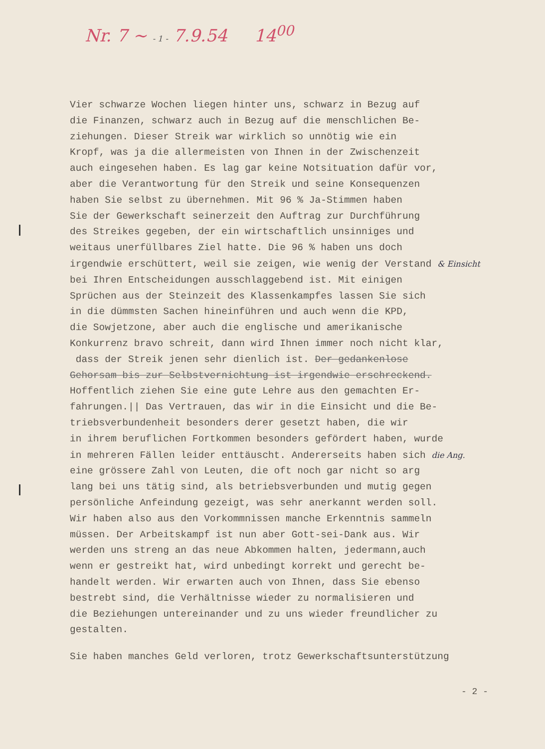Nr. 7 ~ - 1 - 7.9.54 14<sup>00</sup>
Vier schwarze Wochen liegen hinter uns, schwarz in Bezug auf
die Finanzen, schwarz auch in Bezug auf die menschlichen Be-
ziehungen. Dieser Streik war wirklich so unnötig wie ein
Kropf, was ja die allermeisten von Ihnen in der Zwischenzeit
auch eingesehen haben. Es lag gar keine Notsituation dafür vor,
aber die Verantwortung für den Streik und seine Konsequenzen
haben Sie selbst zu übernehmen. Mit 96 % Ja-Stimmen haben
Sie der Gewerkschaft seinerzeit den Auftrag zur Durchführung
des Streikes gegeben, der ein wirtschaftlich unsinniges und
weitaus unerfüllbares Ziel hatte. Die 96 % haben uns doch
irgendwie erschüttert, weil sie zeigen, wie wenig der Verstand & Einsicht
bei Ihren Entscheidungen ausschlaggebend ist. Mit einigen
Sprüchen aus der Steinzeit des Klassenkampfes lassen Sie sich
in die dümmsten Sachen hineinführen und auch wenn die KPD,
die Sowjetzone, aber auch die englische und amerikanische
Konkurrenz bravo schreit, dann wird Ihnen immer noch nicht klar,
dass der Streik jenen sehr dienlich ist. Der gedankenlose
Gehorsam bis zur Selbstvernichtung ist irgendwie erschreckend.
Hoffentlich ziehen Sie eine gute Lehre aus den gemachten Er-
fahrungen.|| Das Vertrauen, das wir in die Einsicht und die Be-
triebsverbundenheit besonders derer gesetzt haben, die wir
in ihrem beruflichen Fortkommen besonders gefördert haben, wurde
in mehreren Fällen leider enttäuscht. Andererseits haben sich die Ang.
eine grössere Zahl von Leuten, die oft noch gar nicht so arg
lang bei uns tätig sind, als betriebsverbunden und mutig gegen
persönliche Anfeindung gezeigt, was sehr anerkannt werden soll.
Wir haben also aus den Vorkommnissen manche Erkenntnis sammeln
müssen. Der Arbeitskampf ist nun aber Gott-sei-Dank aus. Wir
werden uns streng an das neue Abkommen halten, jedermann,auch
wenn er gestreikt hat, wird unbedingt korrekt und gerecht be-
handelt werden. Wir erwarten auch von Ihnen, dass Sie ebenso
bestrebt sind, die Verhältnisse wieder zu normalisieren und
die Beziehungen untereinander und zu uns wieder freundlicher zu
gestalten.
Sie haben manches Geld verloren, trotz Gewerkschaftsunterstützung
- 2 -